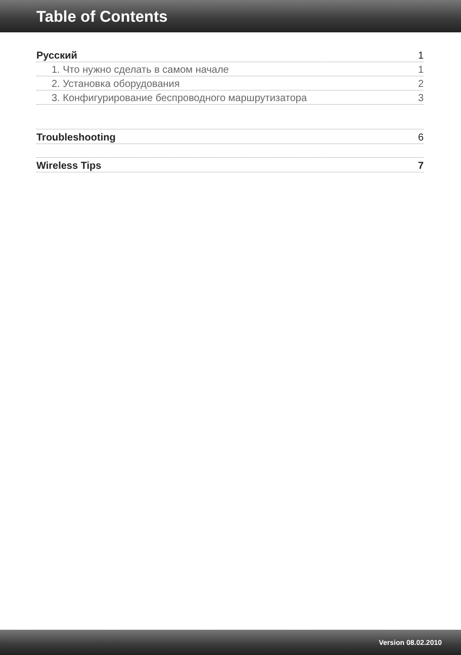Table of Contents
Русский 1
1. Что нужно сделать в самом начале 1
2. Установка оборудования 2
3. Конфигурирование беспроводного маршрутизатора 3
Troubleshooting 6
Wireless Tips 7
Version 08.02.2010